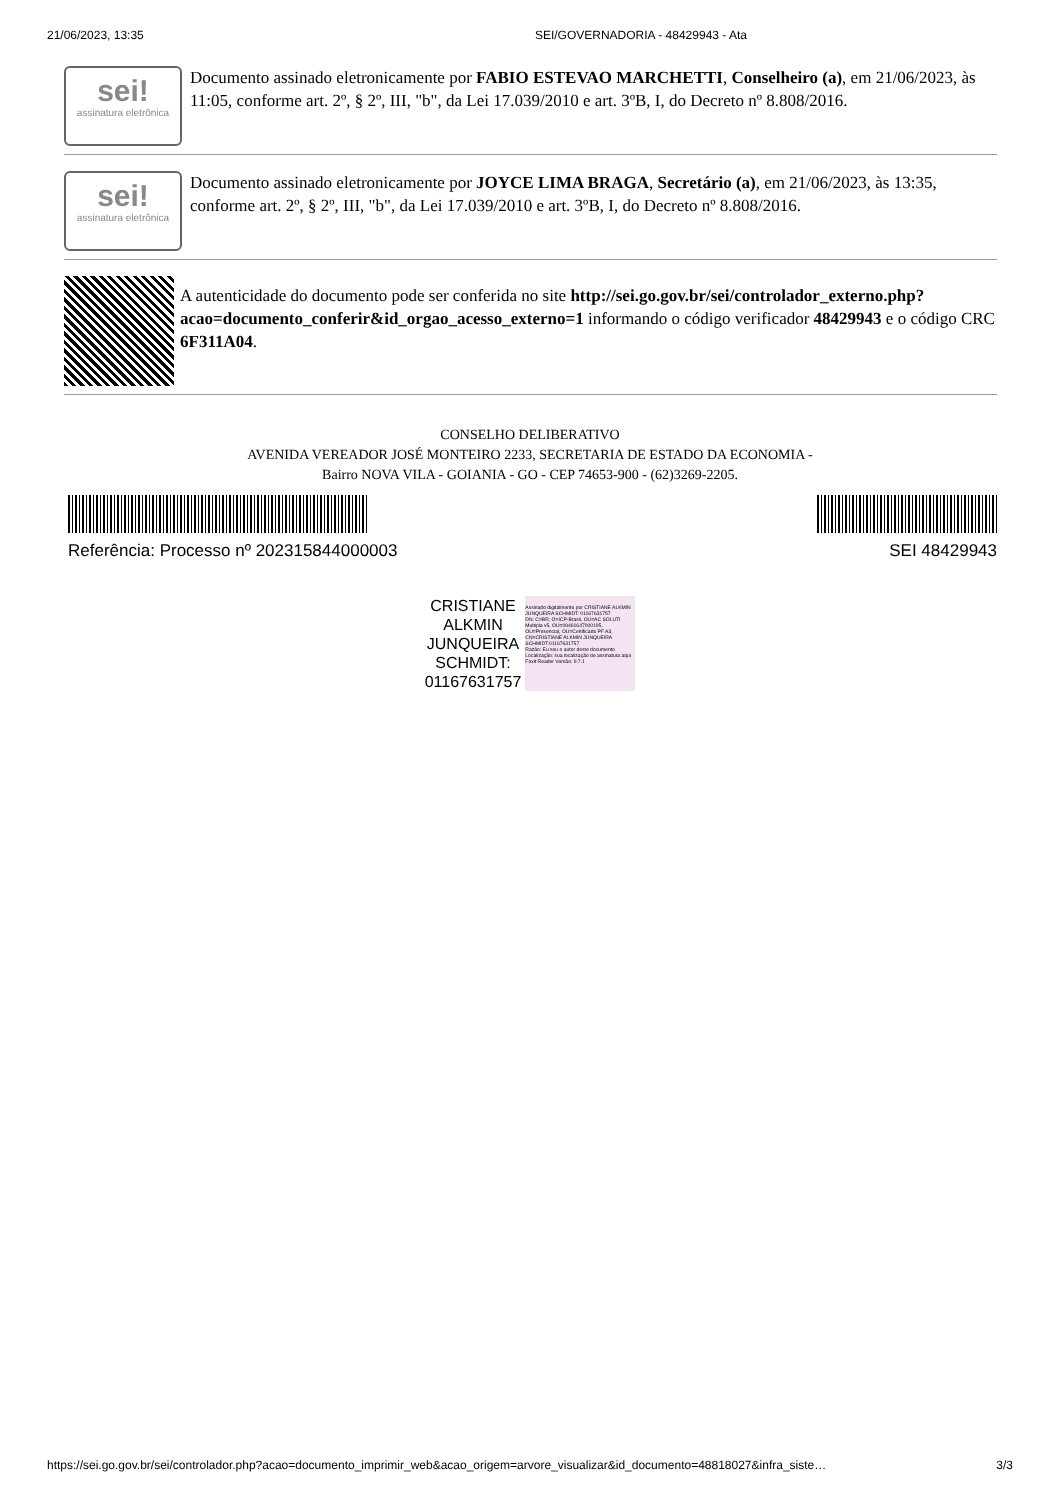21/06/2023, 13:35 SEI/GOVERNADORIA - 48429943 - Ata
sei!
assinatura eletrônica
Documento assinado eletronicamente por FABIO ESTEVAO MARCHETTI, Conselheiro (a), em 21/06/2023, às 11:05, conforme art. 2º, § 2º, III, "b", da Lei 17.039/2010 e art. 3ºB, I, do Decreto nº 8.808/2016.
sei!
assinatura eletrônica
Documento assinado eletronicamente por JOYCE LIMA BRAGA, Secretário (a), em 21/06/2023, às 13:35, conforme art. 2º, § 2º, III, "b", da Lei 17.039/2010 e art. 3ºB, I, do Decreto nº 8.808/2016.
A autenticidade do documento pode ser conferida no site http://sei.go.gov.br/sei/controlador_externo.php?acao=documento_conferir&id_orgao_acesso_externo=1 informando o código verificador 48429943 e o código CRC 6F311A04.
CONSELHO DELIBERATIVO
AVENIDA VEREADOR JOSÉ MONTEIRO 2233, SECRETARIA DE ESTADO DA ECONOMIA -
Bairro NOVA VILA - GOIANIA - GO - CEP 74653-900 - (62)3269-2205.
Referência: Processo nº 202315844000003 SEI 48429943
CRISTIANE
ALKMIN
JUNQUEIRA
SCHMIDT:
01167631757
Assinado digitalmente por CRISTIANE ALKMIN JUNQUEIRA SCHMIDT: 01167631757
DN: C=BR, O=ICP-Brasil, OU=AC SOLUTI Multipla v5, OU=09461647000195, OU=Presencial, OU=Certificado PF A3, CN=CRISTIANE ALKMIN JUNQUEIRA SCHMIDT:01167631757
Razão: Eu sou o autor deste documento
Localização: sua localização de assinatura aqui
Foxit Reader Versão: 9.7.1
https://sei.go.gov.br/sei/controlador.php?acao=documento_imprimir_web&acao_origem=arvore_visualizar&id_documento=48818027&infra_siste… 3/3